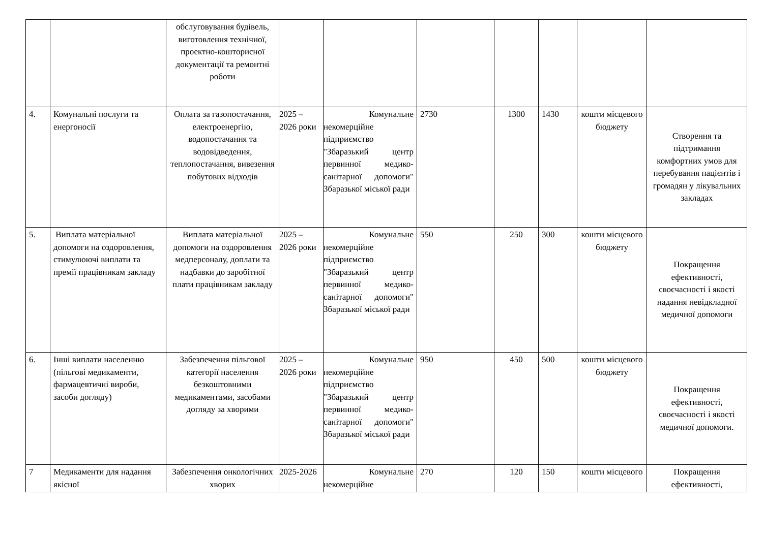| | | обслуговування будівель, виготовлення технічної, проектно-кошторисної документації та ремонтні роботи | | | | | | | |
| 4. | Комунальні послуги та енергоносії | Оплата за газопостачання, електроенергію, водопостачання та водовідведення, теплопостачання, вивезення побутових відходів | 2025 – 2026 роки | Комунальне некомерційне підприємство "Збаразький центр первинної медико-санітарної допомоги" Збаразької міської ради | 2730 | 1300 | 1430 | кошти місцевого бюджету | Створення та підтримання комфортних умов для перебування пацієнтів і громадян у лікувальних закладах |
| 5. | Виплата матеріальної допомоги на оздоровлення, стимулюючі виплати та премії працівникам закладу | Виплата матеріальної допомоги на оздоровлення медперсоналу, доплати та надбавки до заробітної плати працівникам закладу | 2025 – 2026 роки | Комунальне некомерційне підприємство "Збаразький центр первинної медико-санітарної допомоги" Збаразької міської ради | 550 | 250 | 300 | кошти місцевого бюджету | Покращення ефективності, своєчасності і якості надання невідкладної медичної допомоги |
| 6. | Інші виплати населенню (пільгові медикаменти, фармацевтичні вироби, засоби догляду) | Забезпечення пільгової категорії населення безкоштовними медикаментами, засобами догляду за хворими | 2025 – 2026 роки | Комунальне некомерційне підприємство "Збаразький центр первинної медико-санітарної допомоги" Збаразької міської ради | 950 | 450 | 500 | кошти місцевого бюджету | Покращення ефективності, своєчасності і якості медичної допомоги. |
| 7 | Медикаменти для надання якісної | Забезпечення онкологічних хворих | 2025-2026 | Комунальне некомерційне | 270 | 120 | 150 | кошти місцевого | Покращення ефективності, |